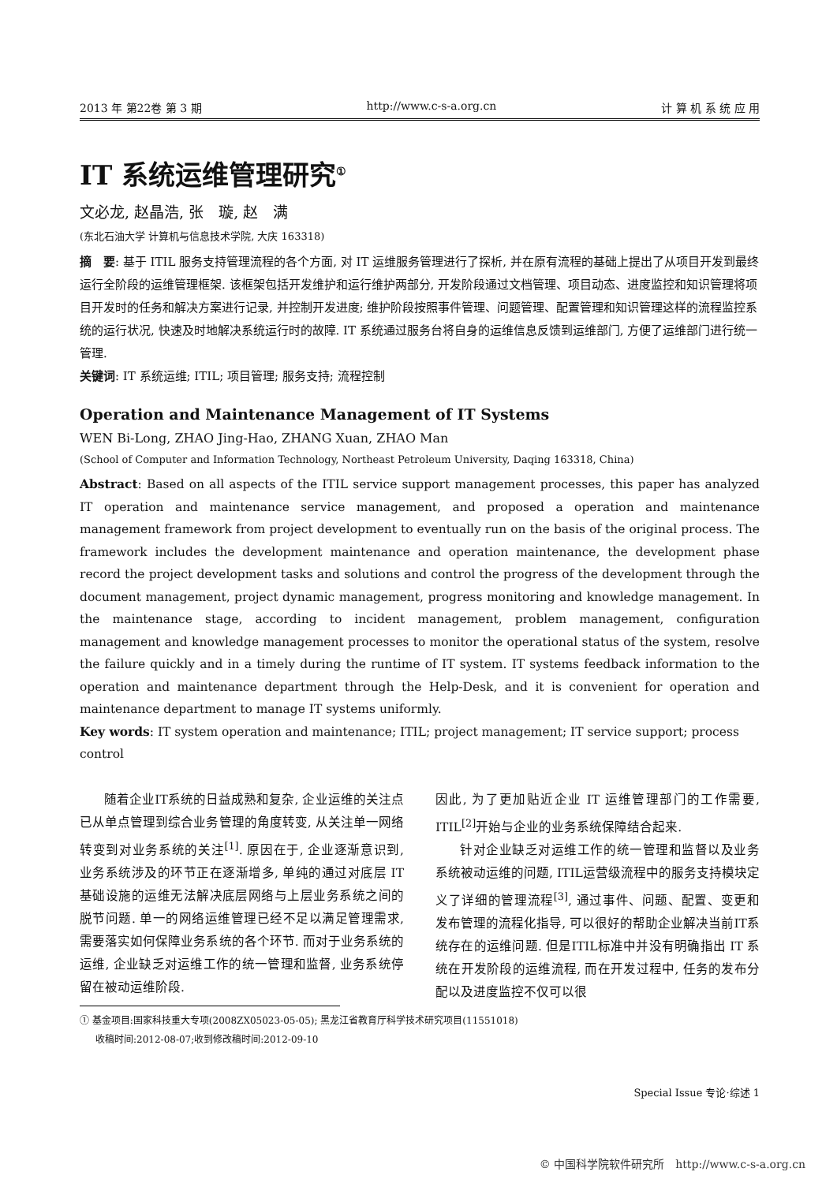2013 年 第22卷 第 3 期 http://www.c-s-a.org.cn 计 算 机 系 统 应 用
IT 系统运维管理研究<sup>①</sup>
文必龙, 赵晶浩, 张　璇, 赵　满
(东北石油大学 计算机与信息技术学院, 大庆 163318)
摘　要: 基于 ITIL 服务支持管理流程的各个方面, 对 IT 运维服务管理进行了探析, 并在原有流程的基础上提出了从项目开发到最终运行全阶段的运维管理框架. 该框架包括开发维护和运行维护两部分, 开发阶段通过文档管理、项目动态、进度监控和知识管理将项目开发时的任务和解决方案进行记录, 并控制开发进度; 维护阶段按照事件管理、问题管理、配置管理和知识管理这样的流程监控系统的运行状况, 快速及时地解决系统运行时的故障. IT 系统通过服务台将自身的运维信息反馈到运维部门, 方便了运维部门进行统一管理.
关键词: IT 系统运维; ITIL; 项目管理; 服务支持; 流程控制
Operation and Maintenance Management of IT Systems
WEN Bi-Long, ZHAO Jing-Hao, ZHANG Xuan, ZHAO Man
(School of Computer and Information Technology, Northeast Petroleum University, Daqing 163318, China)
Abstract: Based on all aspects of the ITIL service support management processes, this paper has analyzed IT operation and maintenance service management, and proposed a operation and maintenance management framework from project development to eventually run on the basis of the original process. The framework includes the development maintenance and operation maintenance, the development phase record the project development tasks and solutions and control the progress of the development through the document management, project dynamic management, progress monitoring and knowledge management. In the maintenance stage, according to incident management, problem management, configuration management and knowledge management processes to monitor the operational status of the system, resolve the failure quickly and in a timely during the runtime of IT system. IT systems feedback information to the operation and maintenance department through the Help-Desk, and it is convenient for operation and maintenance department to manage IT systems uniformly.
Key words: IT system operation and maintenance; ITIL; project management; IT service support; process control
随着企业IT系统的日益成熟和复杂, 企业运维的关注点已从单点管理到综合业务管理的角度转变, 从关注单一网络转变到对业务系统的关注<sup>[1]</sup>. 原因在于, 企业逐渐意识到, 业务系统涉及的环节正在逐渐增多, 单纯的通过对底层 IT 基础设施的运维无法解决底层网络与上层业务系统之间的脱节问题. 单一的网络运维管理已经不足以满足管理需求, 需要落实如何保障业务系统的各个环节. 而对于业务系统的运维, 企业缺乏对运维工作的统一管理和监督, 业务系统停留在被动运维阶段.
因此, 为了更加贴近企业 IT 运维管理部门的工作需要, ITIL<sup>[2]</sup>开始与企业的业务系统保障结合起来.
针对企业缺乏对运维工作的统一管理和监督以及业务系统被动运维的问题, ITIL运营级流程中的服务支持模块定义了详细的管理流程<sup>[3]</sup>, 通过事件、问题、配置、变更和发布管理的流程化指导, 可以很好的帮助企业解决当前IT系统存在的运维问题. 但是ITIL标准中并没有明确指出 IT 系统在开发阶段的运维流程, 而在开发过程中, 任务的发布分配以及进度监控不仅可以很
① 基金项目:国家科技重大专项(2008ZX05023-05-05); 黑龙江省教育厅科学技术研究项目(11551018)
收稿时间:2012-08-07;收到修改稿时间:2012-09-10
Special Issue 专论·综述 1
© 中国科学院软件研究所　http://www.c-s-a.org.cn